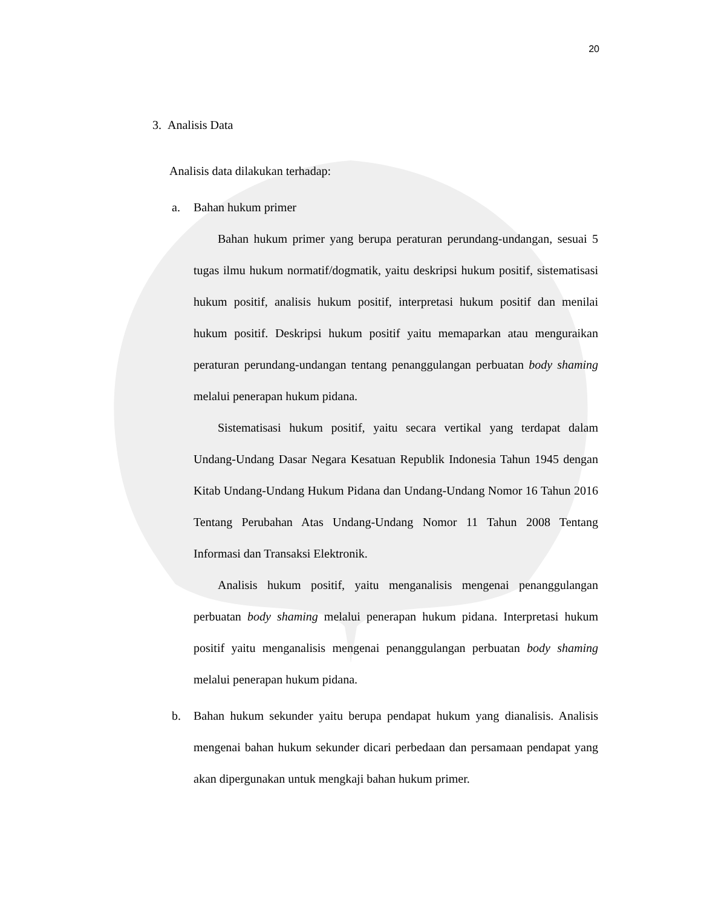20
3. Analisis Data
Analisis data dilakukan terhadap:
a. Bahan hukum primer
Bahan hukum primer yang berupa peraturan perundang-undangan, sesuai 5 tugas ilmu hukum normatif/dogmatik, yaitu deskripsi hukum positif, sistematisasi hukum positif, analisis hukum positif, interpretasi hukum positif dan menilai hukum positif. Deskripsi hukum positif yaitu memaparkan atau menguraikan peraturan perundang-undangan tentang penanggulangan perbuatan body shaming melalui penerapan hukum pidana.
Sistematisasi hukum positif, yaitu secara vertikal yang terdapat dalam Undang-Undang Dasar Negara Kesatuan Republik Indonesia Tahun 1945 dengan Kitab Undang-Undang Hukum Pidana dan Undang-Undang Nomor 16 Tahun 2016 Tentang Perubahan Atas Undang-Undang Nomor 11 Tahun 2008 Tentang Informasi dan Transaksi Elektronik.
Analisis hukum positif, yaitu menganalisis mengenai penanggulangan perbuatan body shaming melalui penerapan hukum pidana. Interpretasi hukum positif yaitu menganalisis mengenai penanggulangan perbuatan body shaming melalui penerapan hukum pidana.
b. Bahan hukum sekunder yaitu berupa pendapat hukum yang dianalisis. Analisis mengenai bahan hukum sekunder dicari perbedaan dan persamaan pendapat yang akan dipergunakan untuk mengkaji bahan hukum primer.